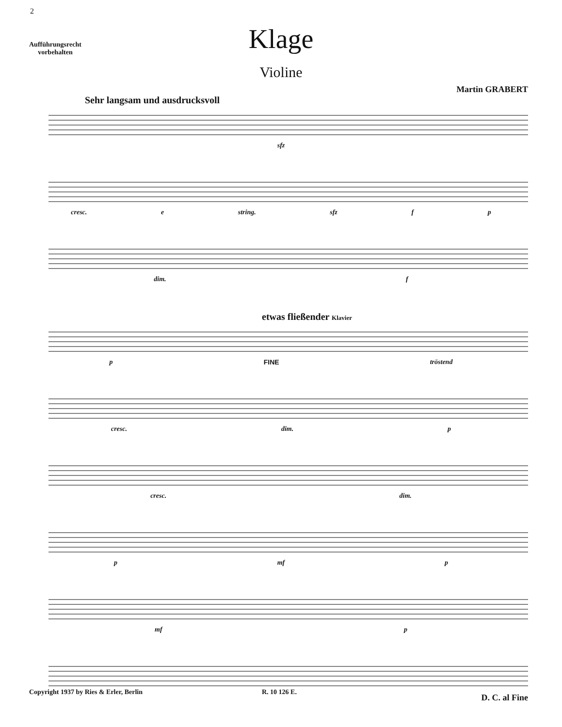2
Aufführungsrecht
vorbehalten
Klage
Violine
Martin GRABERT
Sehr langsam und ausdrucksvoll
sfz
cresc. e string. sfz f p
dim. f
etwas fließender Klavier
p FINE tröstend
cresc. dim. p
cresc. dim.
p mf p
mf p
D. C. al Fine
Copyright 1937 by Ries & Erler, Berlin
R. 10 126 E.